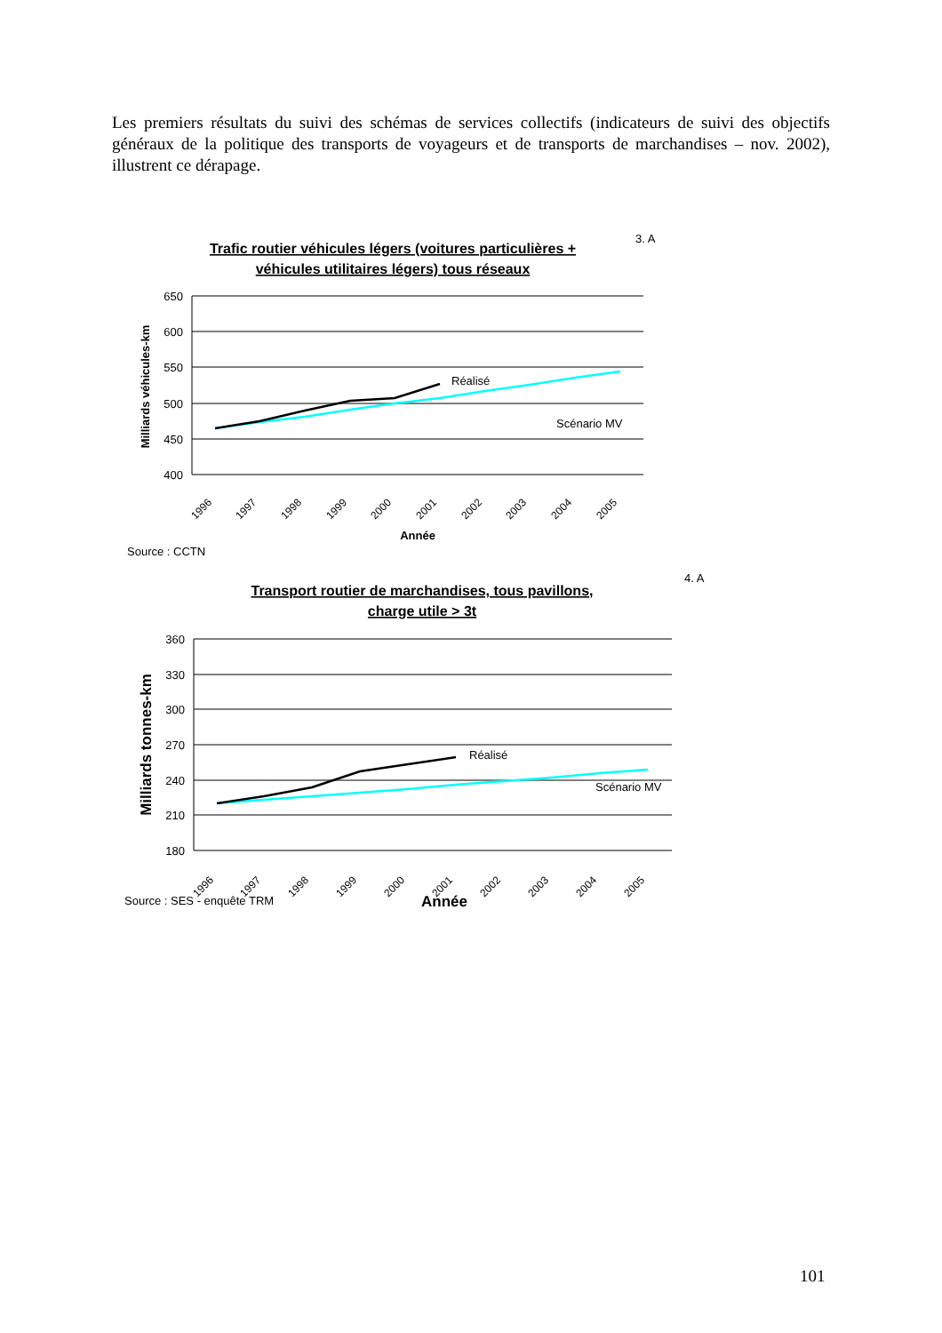Les premiers résultats du suivi des schémas de services collectifs (indicateurs de suivi des objectifs généraux de la politique des transports de voyageurs et de transports de marchandises – nov. 2002), illustrent ce dérapage.
3. A
Trafic routier véhicules légers (voitures particulières +
véhicules utilitaires légers) tous réseaux
650
600
550
500
450
400
Milliards véhicules-km
Réalisé
Scénario MV
1996
1997
1998
1999
2000
2001
2002
2003
2004
2005
Année
Source : CCTN
4. A
Transport routier de marchandises, tous pavillons,
charge utile > 3t
360
330
300
270
240
210
180
Milliards tonnes-km
Réalisé
Scénario MV
1996
1997
1998
1999
2000
2001
2002
2003
2004
2005
Source : SES - enquête TRM
Année
101